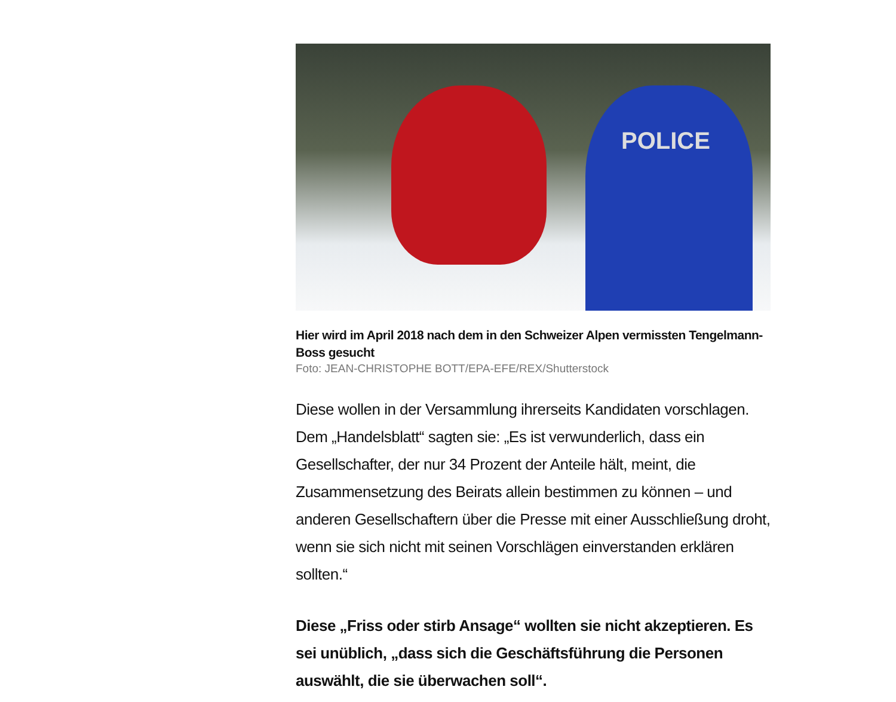POLICE
Hier wird im April 2018 nach dem in den Schweizer Alpen vermissten Tengelmann-Boss gesucht
Foto: JEAN-CHRISTOPHE BOTT/EPA-EFE/REX/Shutterstock
Diese wollen in der Versammlung ihrerseits Kandidaten vorschlagen. Dem „Handelsblatt“ sagten sie: „Es ist verwunderlich, dass ein Gesellschafter, der nur 34 Prozent der Anteile hält, meint, die Zusammensetzung des Beirats allein bestimmen zu können – und anderen Gesellschaftern über die Presse mit einer Ausschließung droht, wenn sie sich nicht mit seinen Vorschlägen einverstanden erklären sollten.“
Diese „Friss oder stirb Ansage“ wollten sie nicht akzeptieren. Es sei unüblich, „dass sich die Geschäftsführung die Personen auswählt, die sie überwachen soll“.